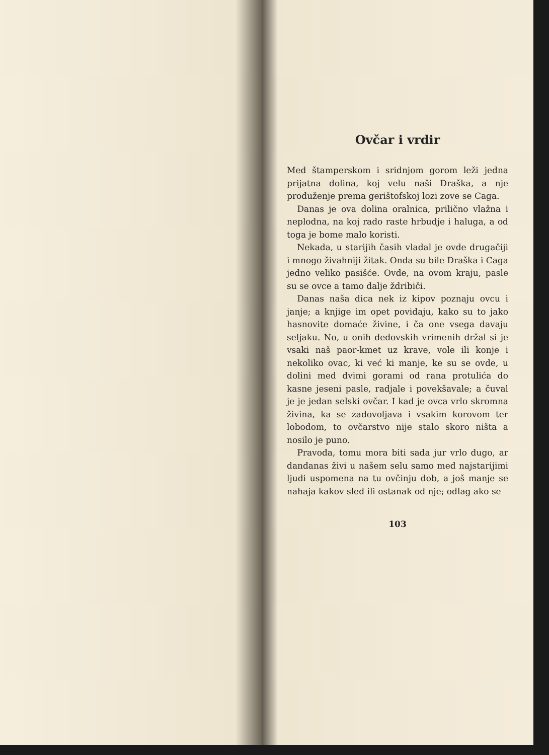Ovčar i vrdir
Med štamperskom i sridnjom gorom leži jedna prijatna dolina, koj velu naši Draška, a nje produženje prema gerištofskoj lozi zove se Caga.
Danas je ova dolina oralnica, prilično vlažna i neplodna, na koj rado raste hrbudje i haluga, a od toga je bome malo koristi.
Nekada, u starijih časih vladal je ovde drugačiji i mnogo živahniji žitak. Onda su bile Draška i Caga jedno veliko pasišće. Ovde, na ovom kraju, pasle su se ovce a tamo dalje ždribiči.
Danas naša dica nek iz kipov poznaju ovcu i janje; a knjige im opet povidaju, kako su to jako hasnovite domaće živine, i ča one vsega davaju seljaku. No, u onih dedovskih vrimenih držal si je vsaki naš paor-kmet uz krave, vole ili konje i nekoliko ovac, ki već ki manje, ke su se ovde, u dolini med dvimi gorami od rana protulića do kasne jeseni pasle, radjale i povekšavale; a čuval je je jedan selski ovčar. I kad je ovca vrlo skromna živina, ka se zadovoljava i vsakim korovom ter lobodom, to ovčarstvo nije stalo skoro ništa a nosilo je puno.
Pravoda, tomu mora biti sada jur vrlo dugo, ar dandanas živi u našem selu samo med najstarijimi ljudi uspomena na tu ovčinju dob, a još manje se nahaja kakov sled ili ostanak od nje; odlag ako se
103